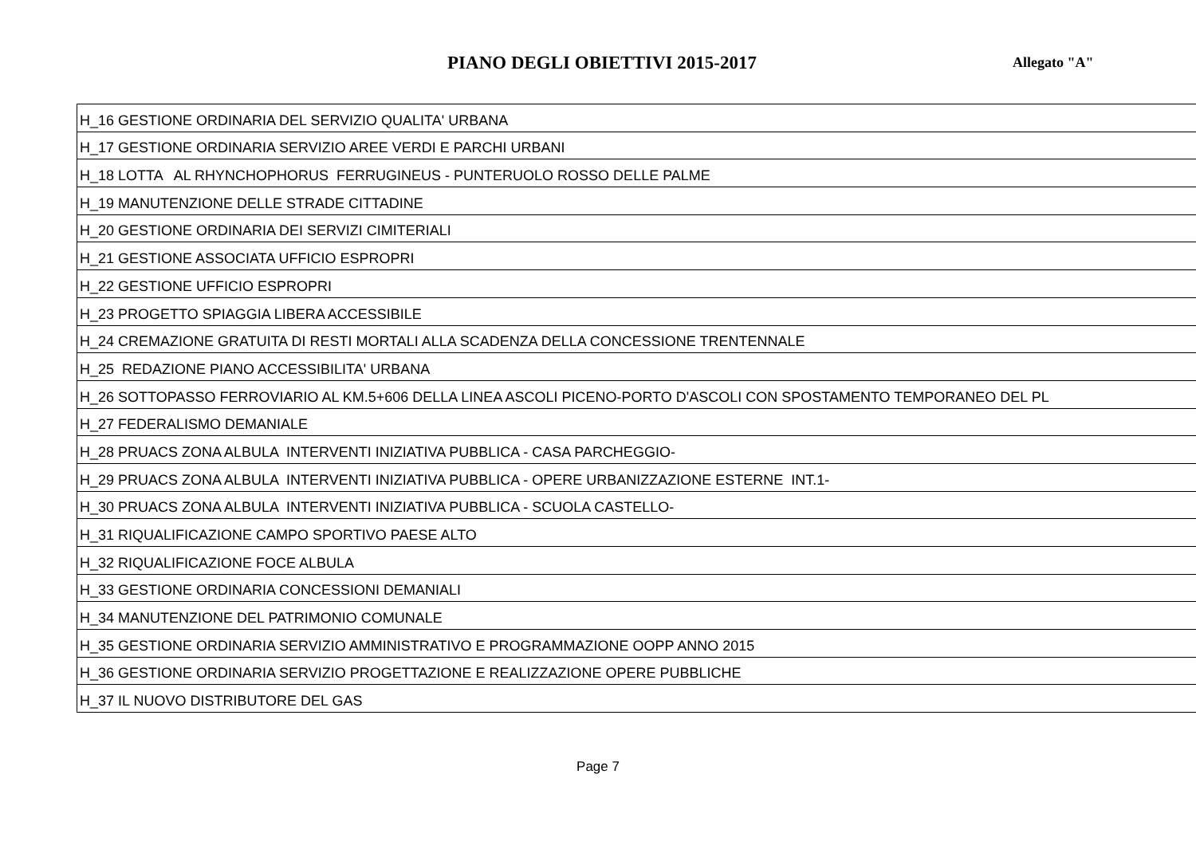PIANO DEGLI OBIETTIVI 2015-2017
Allegato "A"
| H_16 GESTIONE ORDINARIA DEL SERVIZIO QUALITA' URBANA |
| H_17 GESTIONE ORDINARIA SERVIZIO AREE VERDI E PARCHI URBANI |
| H_18 LOTTA AL RHYNCHOPHORUS FERRUGINEUS - PUNTERUOLO ROSSO DELLE PALME |
| H_19 MANUTENZIONE DELLE STRADE CITTADINE |
| H_20 GESTIONE ORDINARIA DEI SERVIZI CIMITERIALI |
| H_21 GESTIONE ASSOCIATA UFFICIO ESPROPRI |
| H_22 GESTIONE UFFICIO ESPROPRI |
| H_23 PROGETTO SPIAGGIA LIBERA ACCESSIBILE |
| H_24 CREMAZIONE GRATUITA DI RESTI MORTALI ALLA SCADENZA DELLA CONCESSIONE TRENTENNALE |
| H_25 REDAZIONE PIANO ACCESSIBILITA' URBANA |
| H_26 SOTTOPASSO FERROVIARIO AL KM.5+606 DELLA LINEA ASCOLI PICENO-PORTO D'ASCOLI CON SPOSTAMENTO TEMPORANEO DEL PL |
| H_27 FEDERALISMO DEMANIALE |
| H_28 PRUACS ZONA ALBULA INTERVENTI INIZIATIVA PUBBLICA - CASA PARCHEGGIO- |
| H_29 PRUACS ZONA ALBULA INTERVENTI INIZIATIVA PUBBLICA - OPERE URBANIZZAZIONE ESTERNE INT.1- |
| H_30 PRUACS ZONA ALBULA INTERVENTI INIZIATIVA PUBBLICA - SCUOLA CASTELLO- |
| H_31 RIQUALIFICAZIONE CAMPO SPORTIVO PAESE ALTO |
| H_32 RIQUALIFICAZIONE FOCE ALBULA |
| H_33 GESTIONE ORDINARIA CONCESSIONI DEMANIALI |
| H_34 MANUTENZIONE DEL PATRIMONIO COMUNALE |
| H_35 GESTIONE ORDINARIA SERVIZIO AMMINISTRATIVO E PROGRAMMAZIONE OOPP ANNO 2015 |
| H_36 GESTIONE ORDINARIA SERVIZIO PROGETTAZIONE E REALIZZAZIONE OPERE PUBBLICHE |
| H_37 IL NUOVO DISTRIBUTORE DEL GAS |
Page 7